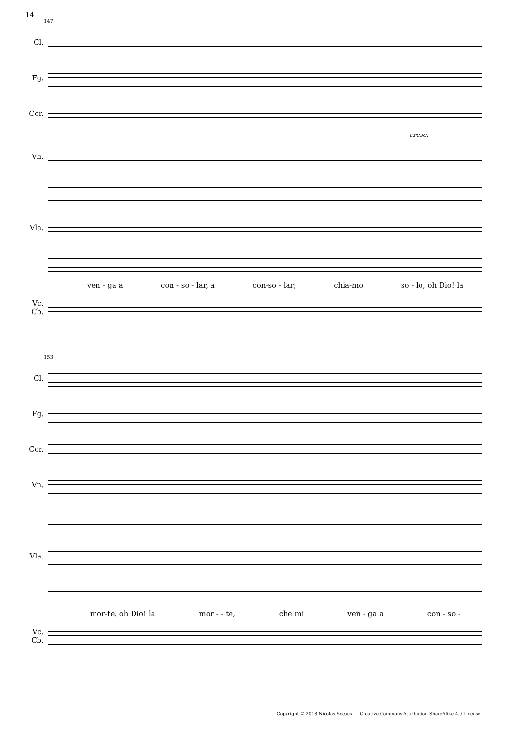14
147
Cl.
Fg.
Cor.
cresc.
Vn.
Vla.
ven - ga a con - so - lar, a con-so - lar; chia-mo so - lo, oh Dio! la
Vc.
Cb.
153
Cl.
Fg.
Cor.
Vn.
Vla.
mor-te, oh Dio! la mor - - te, che mi ven - ga a con - so -
Vc.
Cb.
Copyright © 2018 Nicolas Sceaux — Creative Commons Attribution-ShareAlike 4.0 License